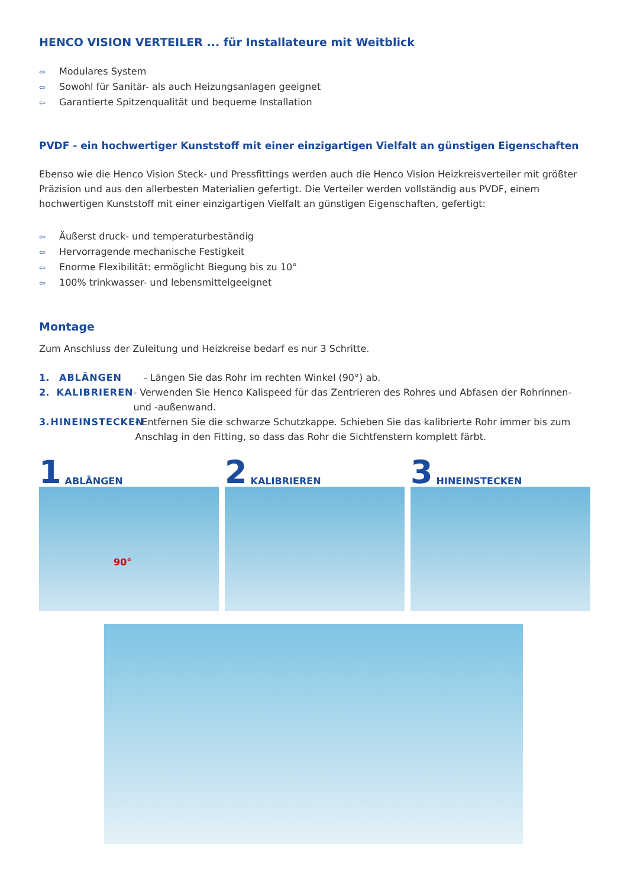HENCO VISION VERTEILER ... für Installateure mit Weitblick
⇦ Modulares System
⇦ Sowohl für Sanitär- als auch Heizungsanlagen geeignet
⇦ Garantierte Spitzenqualität und bequeme Installation
PVDF - ein hochwertiger Kunststoff mit einer einzigartigen Vielfalt an günstigen Eigenschaften
Ebenso wie die Henco Vision Steck- und Pressfittings werden auch die Henco Vision Heizkreisverteiler mit größter Präzision und aus den allerbesten Materialien gefertigt. Die Verteiler werden vollständig aus PVDF, einem hochwertigen Kunststoff mit einer einzigartigen Vielfalt an günstigen Eigenschaften, gefertigt:
⇦ Äußerst druck- und temperaturbeständig
⇦ Hervorragende mechanische Festigkeit
⇦ Enorme Flexibilität: ermöglicht Biegung bis zu 10°
⇦ 100% trinkwasser- und lebensmittelgeeignet
Montage
Zum Anschluss der Zuleitung und Heizkreise bedarf es nur 3 Schritte.
1. ABLÄNGEN - Längen Sie das Rohr im rechten Winkel (90°) ab.
2. KALIBRIEREN - Verwenden Sie Henco Kalispeed für das Zentrieren des Rohres und Abfasen der Rohrinnen- und -außenwand.
3. HINEINSTECKEN - Entfernen Sie die schwarze Schutzkappe. Schieben Sie das kalibrierte Rohr immer bis zum Anschlag in den Fitting, so dass das Rohr die Sichtfenstern komplett färbt.
1 ABLÄNGEN
90°
2 KALIBRIEREN
3 HINEINSTECKEN